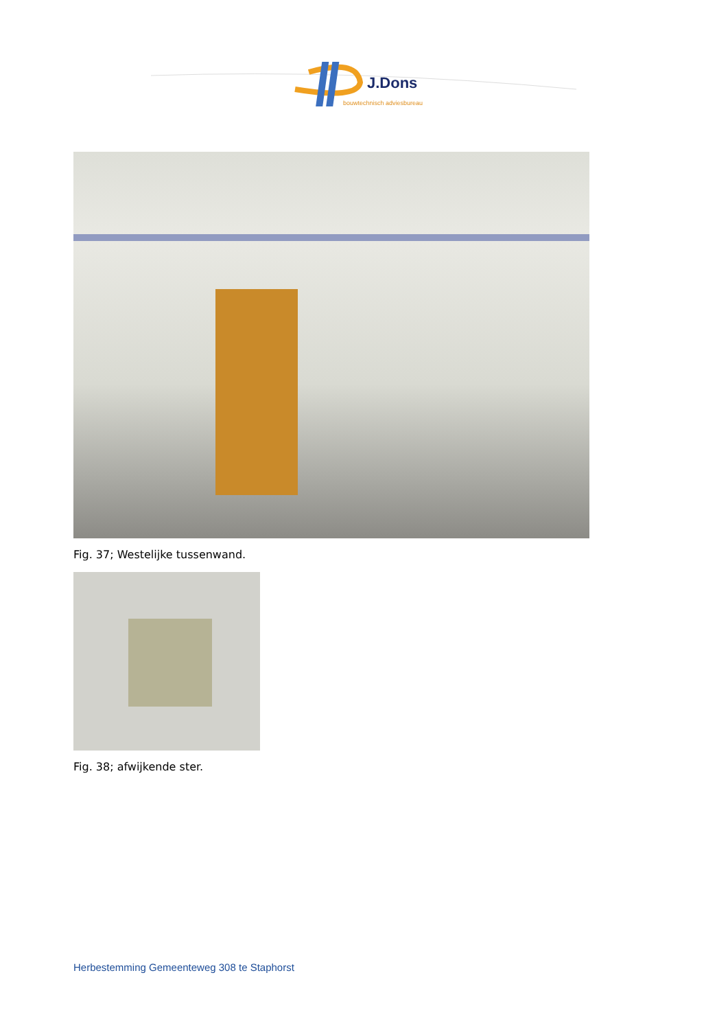J.Dons
bouwtechnisch adviesbureau
Fig. 37; Westelijke tussenwand.
Fig. 38; afwijkende ster.
Herbestemming Gemeenteweg 308 te Staphorst